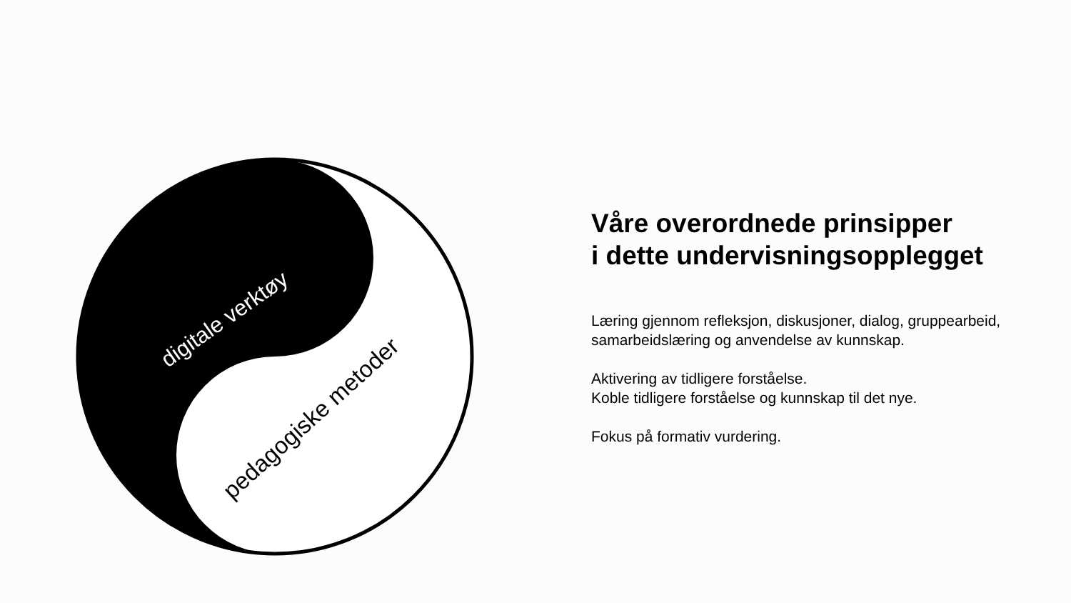digitale verktøy
pedagogiske metoder
Våre overordnede prinsipper
i dette undervisningsopplegget
Læring gjennom refleksjon, diskusjoner, dialog, gruppearbeid, samarbeidslæring og anvendelse av kunnskap.
Aktivering av tidligere forståelse.
Koble tidligere forståelse og kunnskap til det nye.
Fokus på formativ vurdering.